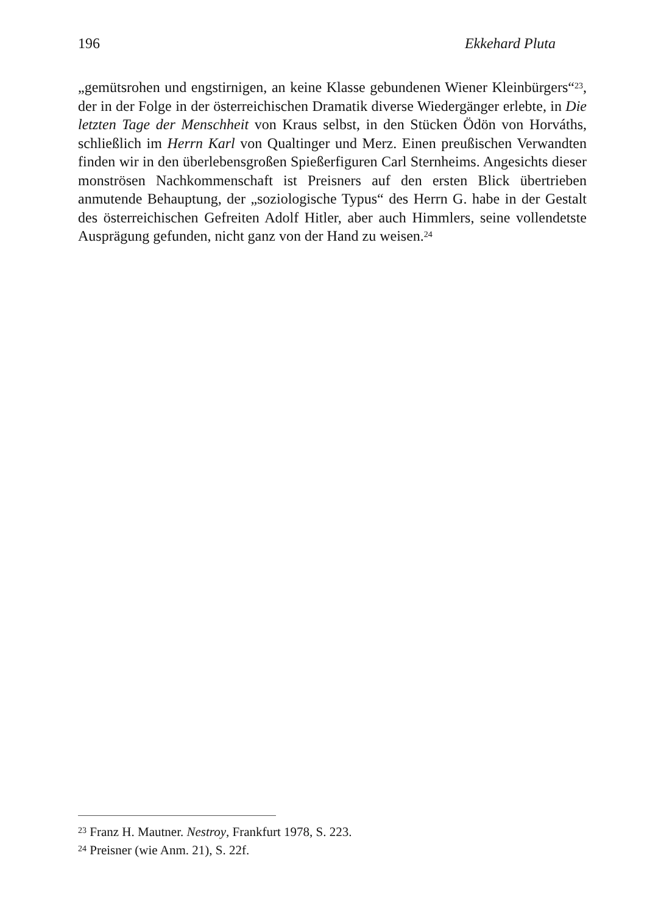196 Ekkehard Pluta
„gemütsrohen und engstirnigen, an keine Klasse gebundenen Wiener Kleinbürgers“<sup>23</sup>, der in der Folge in der österreichischen Dramatik diverse Wiedergänger erlebte, in Die letzten Tage der Menschheit von Kraus selbst, in den Stücken Ödön von Horváths, schließlich im Herrn Karl von Qualtinger und Merz. Einen preußischen Verwandten finden wir in den überlebensgroßen Spießerfiguren Carl Sternheims. Angesichts dieser monströsen Nachkommenschaft ist Preisners auf den ersten Blick übertrieben anmutende Behauptung, der „soziologische Typus“ des Herrn G. habe in der Gestalt des österreichischen Gefreiten Adolf Hitler, aber auch Himmlers, seine vollendetste Ausprägung gefunden, nicht ganz von der Hand zu weisen.<sup>24</sup>
<sup>23</sup> Franz H. Mautner. Nestroy, Frankfurt 1978, S. 223.
<sup>24</sup> Preisner (wie Anm. 21), S. 22f.